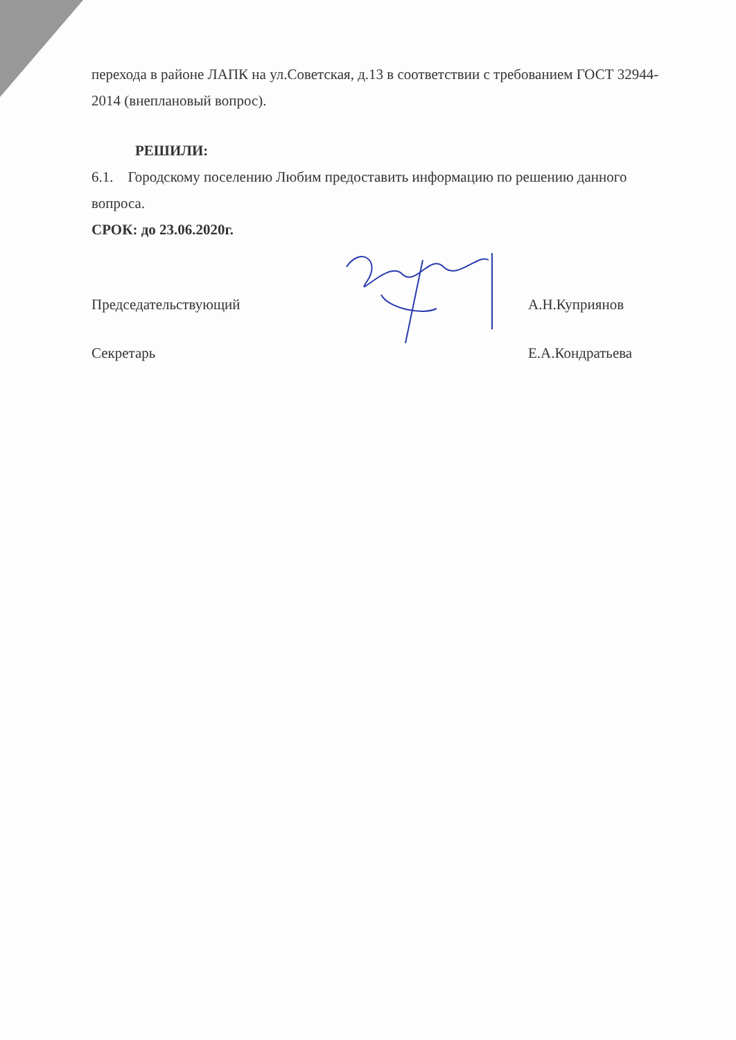перехода в районе ЛАПК на ул.Советская, д.13 в соответствии с требованием ГОСТ 32944-2014 (внеплановый вопрос).
РЕШИЛИ:
6.1. Городскому поселению Любим предоставить информацию по решению данного вопроса.
СРОК: до 23.06.2020г.
Председательствующий
Секретарь
А.Н.Куприянов
Е.А.Кондратьева